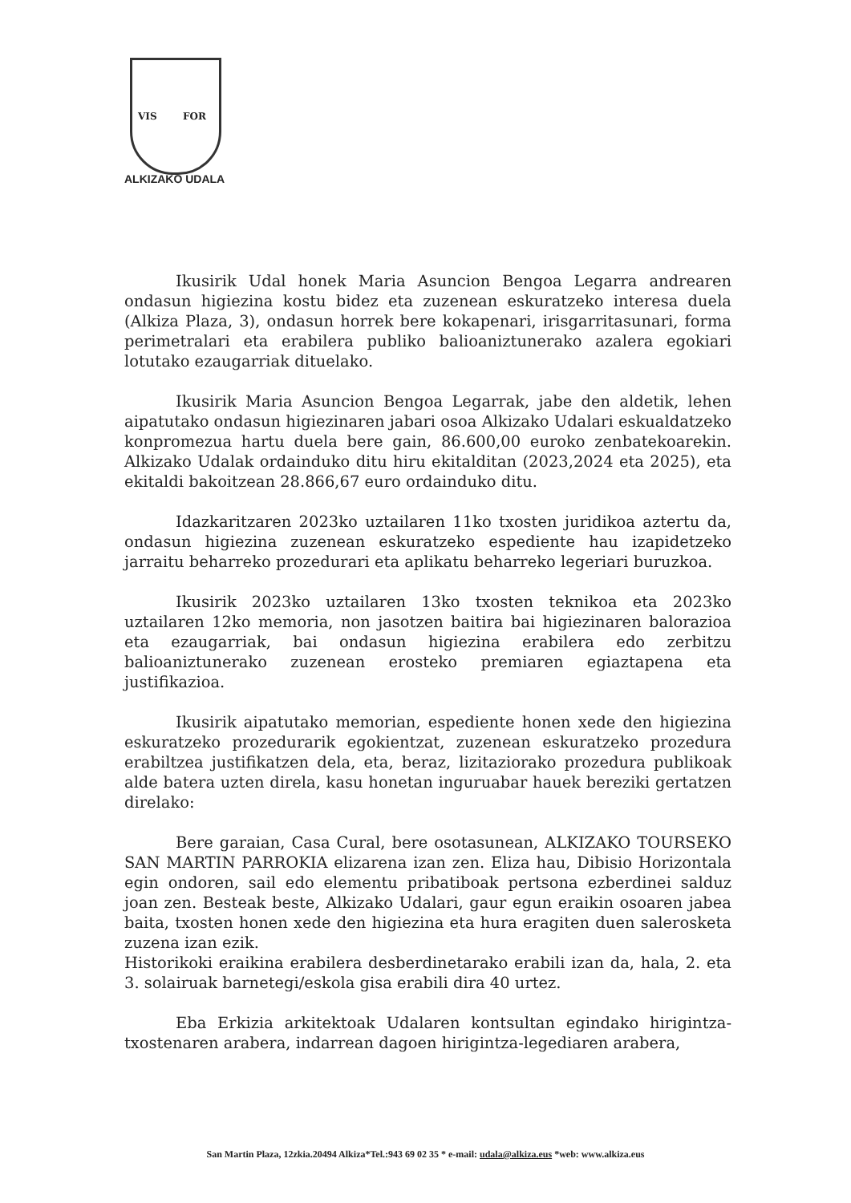VIS FOR
ALKIZAKO UDALA
Ikusirik Udal honek Maria Asuncion Bengoa Legarra andrearen ondasun higiezina kostu bidez eta zuzenean eskuratzeko interesa duela (Alkiza Plaza, 3), ondasun horrek bere kokapenari, irisgarritasunari, forma perimetralari eta erabilera publiko balioaniztunerako azalera egokiari lotutako ezaugarriak dituelako.
Ikusirik Maria Asuncion Bengoa Legarrak, jabe den aldetik, lehen aipatutako ondasun higiezinaren jabari osoa Alkizako Udalari eskualdatzeko konpromezua hartu duela bere gain, 86.600,00 euroko zenbatekoarekin. Alkizako Udalak ordainduko ditu hiru ekitalditan (2023,2024 eta 2025), eta ekitaldi bakoitzean 28.866,67 euro ordainduko ditu.
Idazkaritzaren 2023ko uztailaren 11ko txosten juridikoa aztertu da, ondasun higiezina zuzenean eskuratzeko espediente hau izapidetzeko jarraitu beharreko prozedurari eta aplikatu beharreko legeriari buruzkoa.
Ikusirik 2023ko uztailaren 13ko txosten teknikoa eta 2023ko uztailaren 12ko memoria, non jasotzen baitira bai higiezinaren balorazioa eta ezaugarriak, bai ondasun higiezina erabilera edo zerbitzu balioaniztunerako zuzenean erosteko premiaren egiaztapena eta justifikazioa.
Ikusirik aipatutako memorian, espediente honen xede den higiezina eskuratzeko prozedurarik egokientzat, zuzenean eskuratzeko prozedura erabiltzea justifikatzen dela, eta, beraz, lizitaziorako prozedura publikoak alde batera uzten direla, kasu honetan inguruabar hauek bereziki gertatzen direlako:
Bere garaian, Casa Cural, bere osotasunean, ALKIZAKO TOURSEKO SAN MARTIN PARROKIA elizarena izan zen. Eliza hau, Dibisio Horizontala egin ondoren, sail edo elementu pribatiboak pertsona ezberdinei salduz joan zen. Besteak beste, Alkizako Udalari, gaur egun eraikin osoaren jabea baita, txosten honen xede den higiezina eta hura eragiten duen salerosketa zuzena izan ezik.
Historikoki eraikina erabilera desberdinetarako erabili izan da, hala, 2. eta 3. solairuak barnetegi/eskola gisa erabili dira 40 urtez.
Eba Erkizia arkitektoak Udalaren kontsultan egindako hirigintza-txostenaren arabera, indarrean dagoen hirigintza-legediaren arabera,
San Martin Plaza, 12zkia.20494 Alkiza*Tel.:943 69 02 35 * e-mail: udala@alkiza.eus *web: www.alkiza.eus